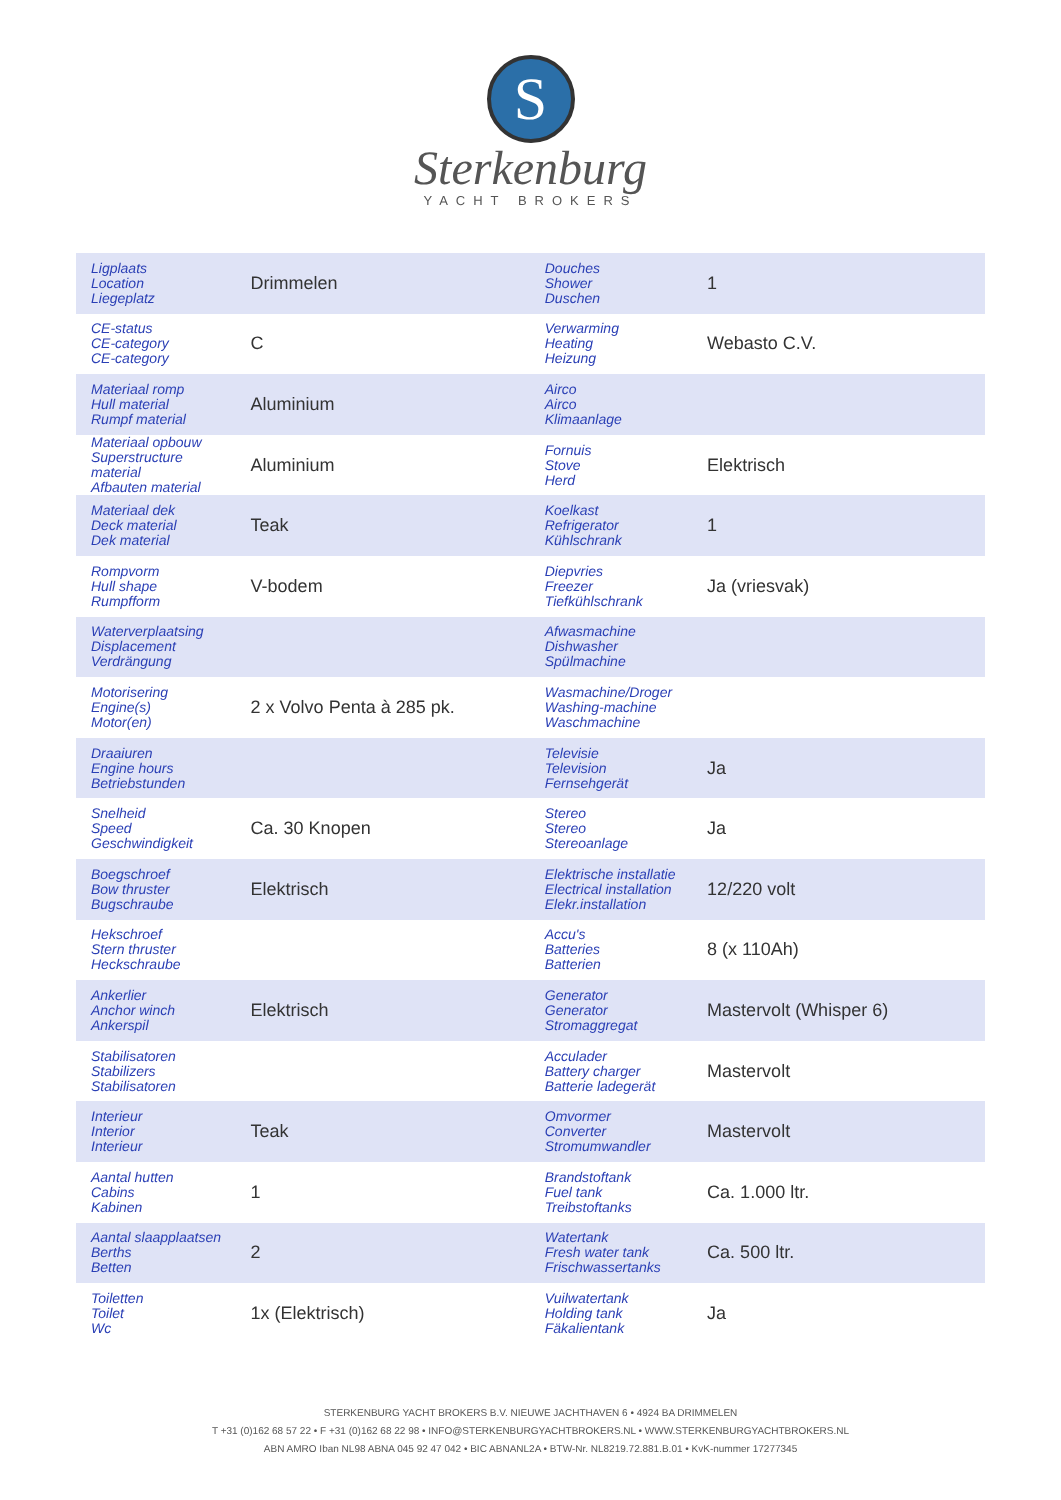S
Sterkenburg
YACHT BROKERS
| Ligplaats Location Liegeplatz | Drimmelen | Douches Shower Duschen | 1 |
| CE-status CE-category CE-category | C | Verwarming Heating Heizung | Webasto C.V. |
| Materiaal romp Hull material Rumpf material | Aluminium | Airco Airco Klimaanlage | |
| Materiaal opbouw Superstructure material Afbauten material | Aluminium | Fornuis Stove Herd | Elektrisch |
| Materiaal dek Deck material Dek material | Teak | Koelkast Refrigerator Kühlschrank | 1 |
| Rompvorm Hull shape Rumpfform | V-bodem | Diepvries Freezer Tiefkühlschrank | Ja (vriesvak) |
| Waterverplaatsing Displacement Verdrängung | | Afwasmachine Dishwasher Spülmachine | |
| Motorisering Engine(s) Motor(en) | 2 x Volvo Penta à 285 pk. | Wasmachine/Droger Washing-machine Waschmachine | |
| Draaiuren Engine hours Betriebstunden | | Televisie Television Fernsehgerät | Ja |
| Snelheid Speed Geschwindigkeit | Ca. 30 Knopen | Stereo Stereo Stereoanlage | Ja |
| Boegschroef Bow thruster Bugschraube | Elektrisch | Elektrische installatie Electrical installation Elekr.installation | 12/220 volt |
| Hekschroef Stern thruster Heckschraube | | Accu's Batteries Batterien | 8 (x 110Ah) |
| Ankerlier Anchor winch Ankerspil | Elektrisch | Generator Generator Stromaggregat | Mastervolt (Whisper 6) |
| Stabilisatoren Stabilizers Stabilisatoren | | Acculader Battery charger Batterie ladegerät | Mastervolt |
| Interieur Interior Interieur | Teak | Omvormer Converter Stromumwandler | Mastervolt |
| Aantal hutten Cabins Kabinen | 1 | Brandstoftank Fuel tank Treibstoftanks | Ca. 1.000 ltr. |
| Aantal slaapplaatsen Berths Betten | 2 | Watertank Fresh water tank Frischwassertanks | Ca. 500 ltr. |
| Toiletten Toilet Wc | 1x (Elektrisch) | Vuilwatertank Holding tank Fäkalientank | Ja |
STERKENBURG YACHT BROKERS B.V. NIEUWE JACHTHAVEN 6 • 4924 BA DRIMMELEN
T +31 (0)162 68 57 22 • F +31 (0)162 68 22 98 • INFO@STERKENBURGYACHTBROKERS.NL • WWW.STERKENBURGYACHTBROKERS.NL
ABN AMRO Iban NL98 ABNA 045 92 47 042 • BIC ABNANL2A • BTW-Nr. NL8219.72.881.B.01 • KvK-nummer 17277345